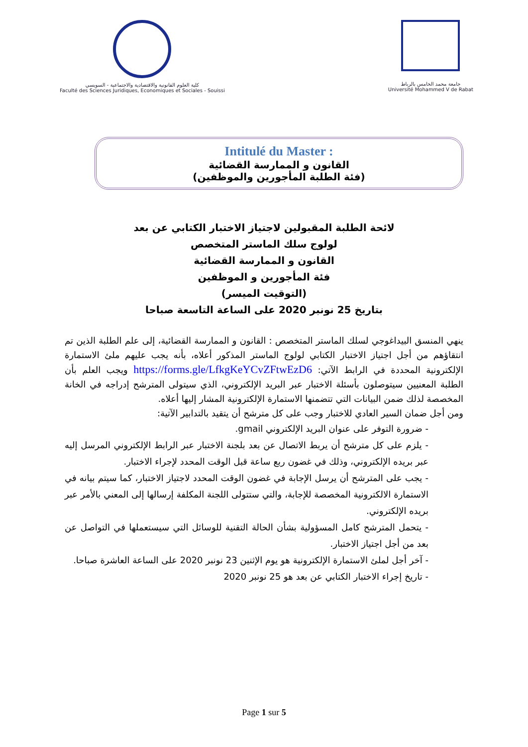كلية العلوم القانونية والاقتصادية والاجتماعية - السويسي
Faculté des Sciences Juridiques, Economiques et Sociales - Souissi
جامعة محمد الخامس بالرباط
Université Mohammed V de Rabat
Intitulé du Master :
القانون و الممارسة القضائية
(فئة الطلبة المأجورين والموظفين)
لائحة الطلبة المقبولين لاجتياز الاختبار الكتابي عن بعد
لولوج سلك الماستر المتخصص
القانون و الممارسة القضائية
فئة المأجورين و الموظفين
(التوقيت الميسر)
بتاريخ 25 نونبر 2020 على الساعة التاسعة صباحا
ينهي المنسق البيداغوجي لسلك الماستر المتخصص : القانون و الممارسة القضائية، إلى علم الطلبة الذين تم انتقاؤهم من أجل اجتياز الاختبار الكتابي لولوج الماستر المذكور أعلاه، بأنه يجب عليهم ملئ الاستمارة الإلكترونية المحددة في الرابط الآتي: https://forms.gle/LfkgKeYCvZFtwEzD6 ويجب العلم بأن الطلبة المعنيين سيتوصلون بأسئلة الاختبار عبر البريد الإلكتروني، الذي سيتولى المترشح إدراجه في الخانة المخصصة لذلك ضمن البيانات التي تتضمنها الاستمارة الإلكترونية المشار إليها أعلاه.
ومن أجل ضمان السير العادي للاختبار وجب على كل مترشح أن يتقيد بالتدابير الآتية:
- ضرورة التوفر على عنوان البريد الإلكتروني gmail.
- يلزم على كل مترشح أن يربط الاتصال عن بعد بلجنة الاختبار عبر الرابط الإلكتروني المرسل إليه عبر بريده الإلكتروني، وذلك في غضون ربع ساعة قبل الوقت المحدد لإجراء الاختبار.
- يجب على المترشح أن يرسل الإجابة في غضون الوقت المحدد لاجتياز الاختبار، كما سيتم بيانه في الاستمارة الالكترونية المخصصة للإجابة، والتي ستتولى اللجنة المكلفة إرسالها إلى المعني بالأمر عبر بريده الإلكتروني.
- يتحمل المترشح كامل المسؤولية بشأن الحالة التقنية للوسائل التي سيستعملها في التواصل عن بعد من أجل اجتياز الاختبار.
- آخر أجل لملئ الاستمارة الإلكترونية هو يوم الإثنين 23 نونبر 2020 على الساعة العاشرة صباحا.
- تاريخ إجراء الاختبار الكتابي عن بعد هو 25 نونبر 2020
Page 1 sur 5